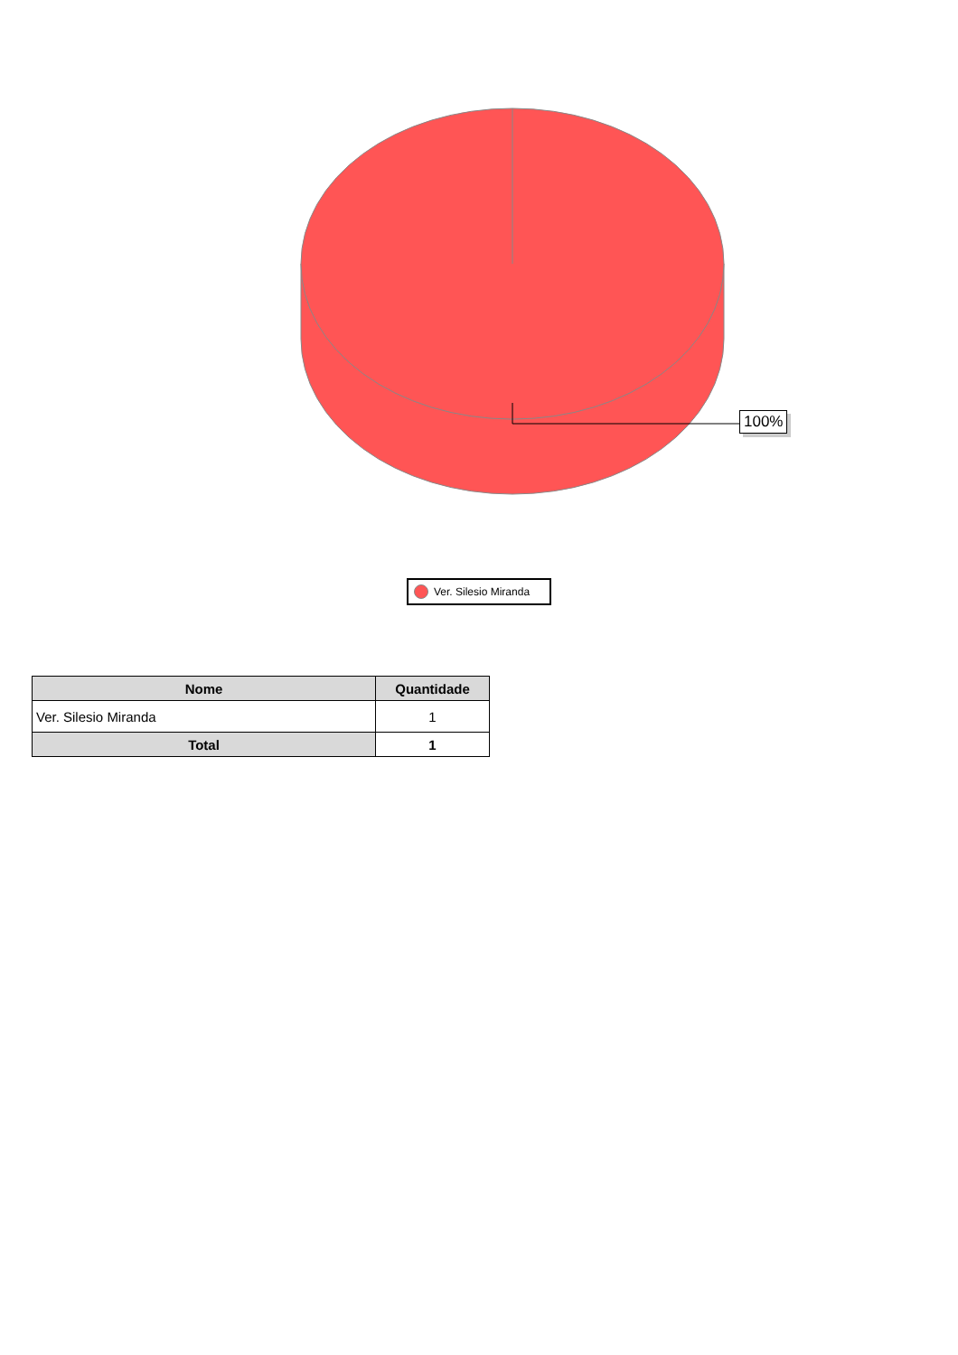100%
Ver. Silesio Miranda
| Nome | Quantidade |
| --- | --- |
| Ver. Silesio Miranda | 1 |
| Total | 1 |